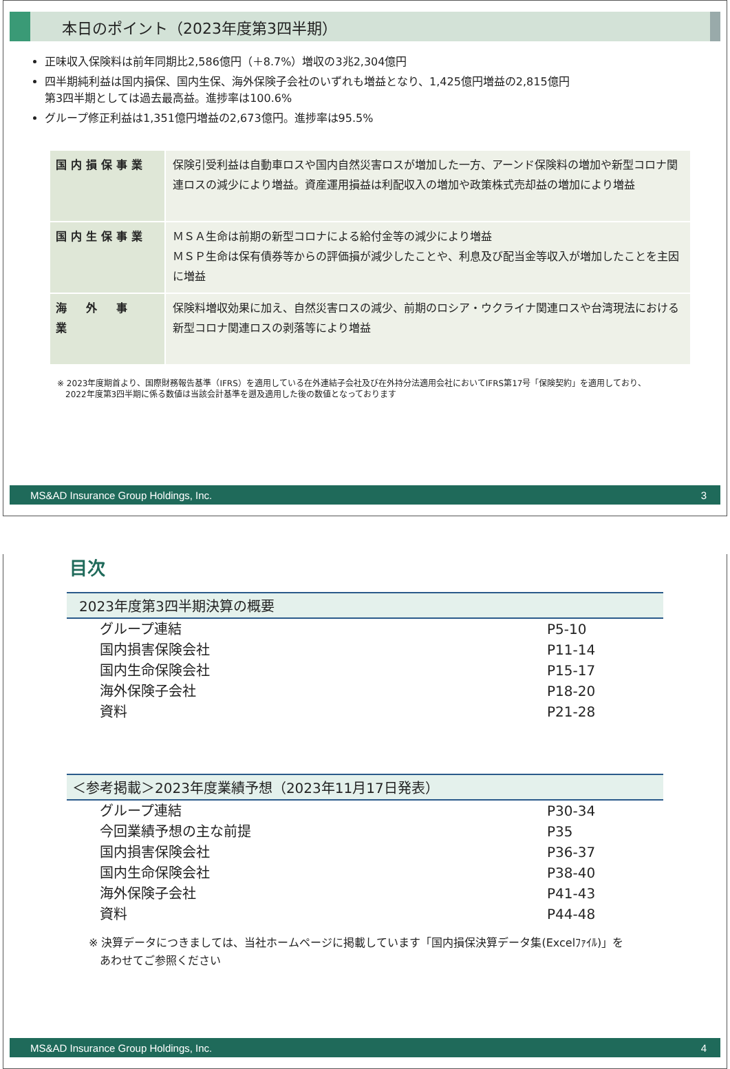本日のポイント（2023年度第3四半期）
正味収入保険料は前年同期比2,586億円（＋8.7%）増収の3兆2,304億円
四半期純利益は国内損保、国内生保、海外保険子会社のいずれも増益となり、1,425億円増益の2,815億円
第3四半期としては過去最高益。進捗率は100.6%
グループ修正利益は1,351億円増益の2,673億円。進捗率は95.5%
| 国内損保事業 | 保険引受利益は自動車ロスや国内自然災害ロスが増加した一方、アーンド保険料の増加や新型コロナ関連ロスの減少により増益。資産運用損益は利配収入の増加や政策株式売却益の増加により増益 |
| 国内生保事業 | ＭＳＡ生命は前期の新型コロナによる給付金等の減少により増益 ＭＳＰ生命は保有債券等からの評価損が減少したことや、利息及び配当金等収入が増加したことを主因に増益 |
| 海 外 事 業 | 保険料増収効果に加え、自然災害ロスの減少、前期のロシア・ウクライナ関連ロスや台湾現法における新型コロナ関連ロスの剥落等により増益 |
※ 2023年度期首より、国際財務報告基準（IFRS）を適用している在外連結子会社及び在外持分法適用会社においてIFRS第17号「保険契約」を適用しており、
　2022年度第3四半期に係る数値は当該会計基準を遡及適用した後の数値となっております
MS&AD Insurance Group Holdings, Inc. 3
目次
2023年度第3四半期決算の概要
| グループ連結 | P5-10 |
| 国内損害保険会社 | P11-14 |
| 国内生命保険会社 | P15-17 |
| 海外保険子会社 | P18-20 |
| 資料 | P21-28 |
＜参考掲載＞2023年度業績予想（2023年11月17日発表）
| グループ連結 | P30-34 |
| 今回業績予想の主な前提 | P35 |
| 国内損害保険会社 | P36-37 |
| 国内生命保険会社 | P38-40 |
| 海外保険子会社 | P41-43 |
| 資料 | P44-48 |
※ 決算データにつきましては、当社ホームページに掲載しています「国内損保決算データ集(Excelﾌｧｲﾙ)」を
　あわせてご参照ください
MS&AD Insurance Group Holdings, Inc. 4